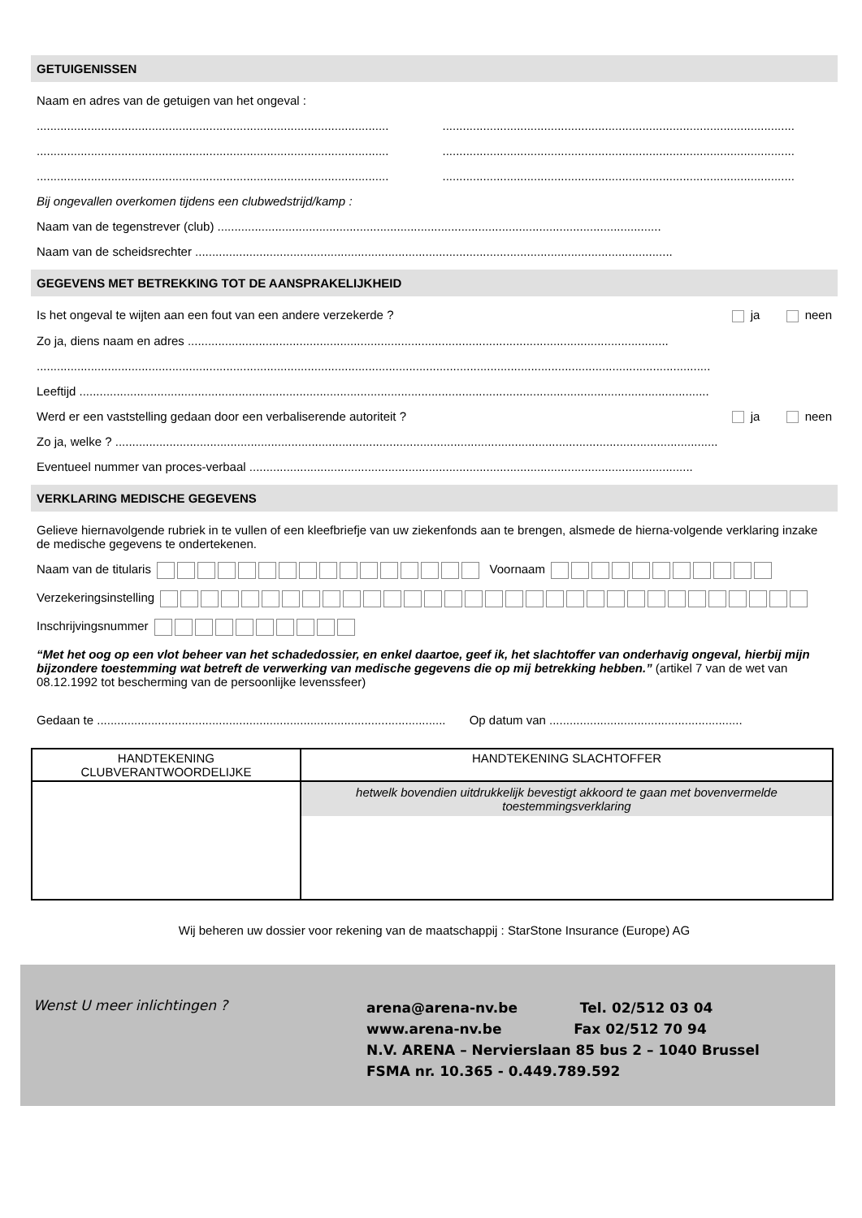GETUIGENISSEN
Naam en adres van de getuigen van het ongeval :
........................................................................................................ ........................................................................................................
........................................................................................................ ........................................................................................................
........................................................................................................ ........................................................................................................
Bij ongevallen overkomen tijdens een clubwedstrijd/kamp :
Naam van de tegenstrever (club) ...................................................................................................................................
Naam van de scheidsrechter .............................................................................................................................................
GEGEVENS MET BETREKKING TOT DE AANSPRAKELIJKHEID
Is het ongeval te wijten aan een fout van een andere verzekerde ? ja neen
Zo ja, diens naam en adres ..............................................................................................................................................
.......................................................................................................................................................................................................
Leeftijd ..........................................................................................................................................................................................
Werd er een vaststelling gedaan door een verbaliserende autoriteit ? ja neen
Zo ja, welke ? ..................................................................................................................................................................................
Eventueel nummer van proces-verbaal ...................................................................................................................................
VERKLARING MEDISCHE GEGEVENS
Gelieve hiernavolgende rubriek in te vullen of een kleefbriefje van uw ziekenfonds aan te brengen, alsmede de hierna-volgende verklaring inzake de medische gegevens te ondertekenen.
Naam van de titularis Voornaam
Verzekeringsinstelling
Inschrijvingsnummer
“Met het oog op een vlot beheer van het schadedossier, en enkel daartoe, geef ik, het slachtoffer van onderhavig ongeval, hierbij mijn bijzondere toestemming wat betreft de verwerking van medische gegevens die op mij betrekking hebben.” (artikel 7 van de wet van 08.12.1992 tot bescherming van de persoonlijke levenssfeer)
Gedaan te ....................................................................................................... Op datum van .........................................................
| HANDTEKENING CLUBVERANTWOORDELIJKE | HANDTEKENING SLACHTOFFER |
| --- | --- |
| | hetwelk bovendien uitdrukkelijk bevestigt akkoord te gaan met bovenvermelde toestemmingsverklaring |
Wij beheren uw dossier voor rekening van de maatschappij : StarStone Insurance (Europe) AG
Wenst U meer inlichtingen ?
arena@arena-nv.be Tel. 02/512 03 04
www.arena-nv.be Fax 02/512 70 94
N.V. ARENA – Nervierslaan 85 bus 2 – 1040 Brussel
FSMA nr. 10.365 - 0.449.789.592